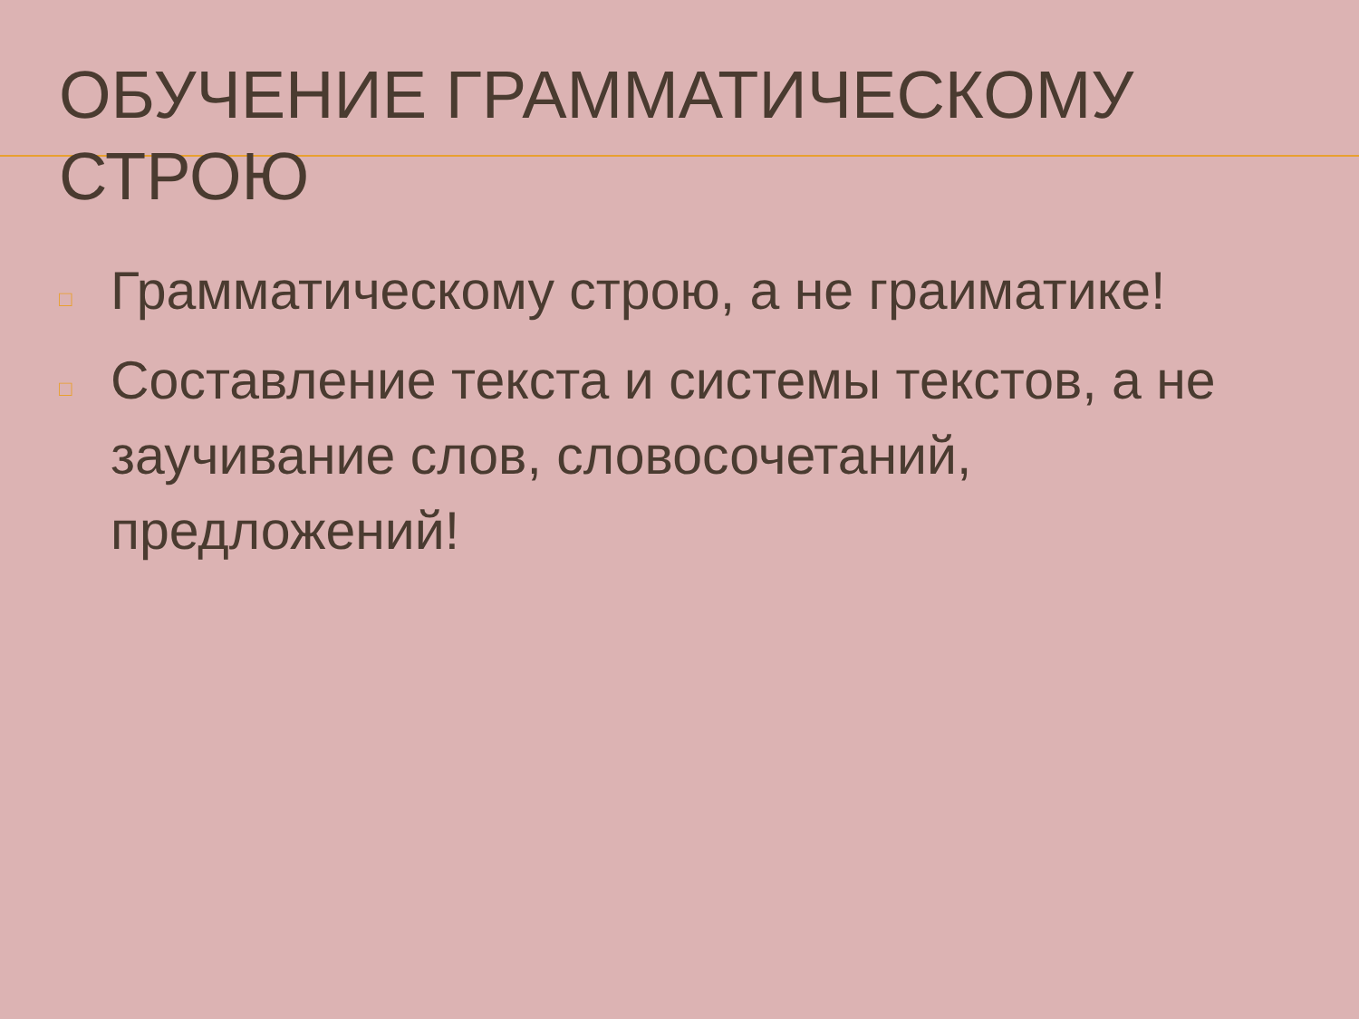ОБУЧЕНИЕ ГРАММАТИЧЕСКОМУ СТРОЮ
□ Грамматическому строю, а не граиматике!
□ Составление текста и системы текстов, а не заучивание слов, словосочетаний, предложений!